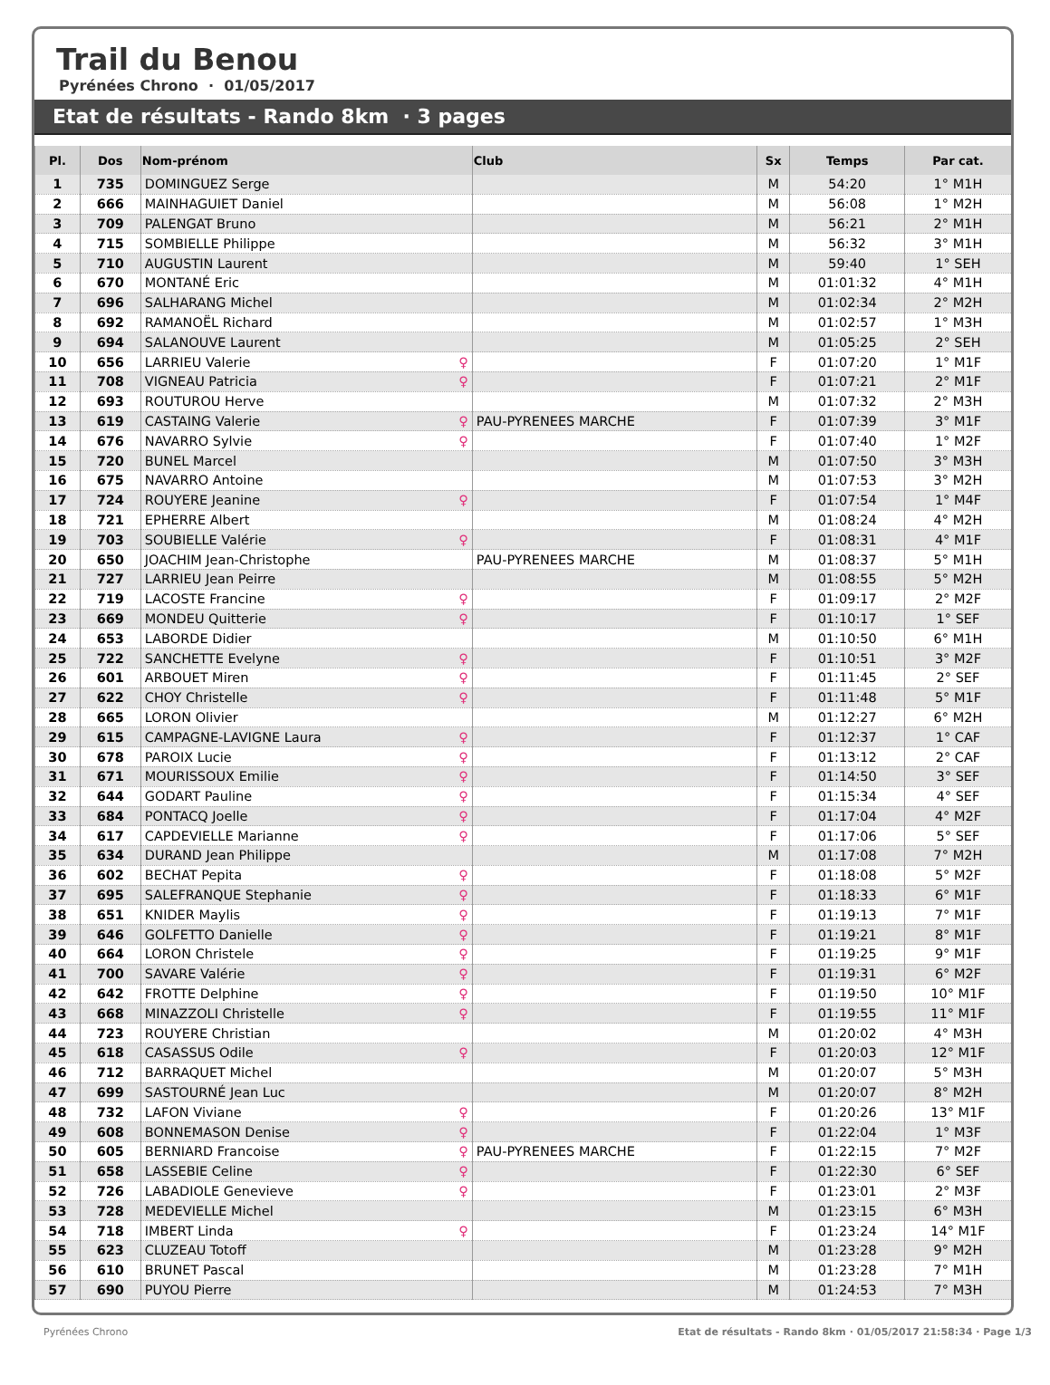Trail du Benou
Pyrénées Chrono · 01/05/2017
Etat de résultats - Rando 8km · 3 pages
| Pl. | Dos | Nom-prénom | Club | Sx | Temps | Par cat. |
| --- | --- | --- | --- | --- | --- | --- |
| 1 | 735 | DOMINGUEZ Serge | | M | 54:20 | 1° M1H |
| 2 | 666 | MAINHAGUIET Daniel | | M | 56:08 | 1° M2H |
| 3 | 709 | PALENGAT Bruno | | M | 56:21 | 2° M1H |
| 4 | 715 | SOMBIELLE Philippe | | M | 56:32 | 3° M1H |
| 5 | 710 | AUGUSTIN Laurent | | M | 59:40 | 1° SEH |
| 6 | 670 | MONTANÉ Eric | | M | 01:01:32 | 4° M1H |
| 7 | 696 | SALHARANG Michel | | M | 01:02:34 | 2° M2H |
| 8 | 692 | RAMANOËL Richard | | M | 01:02:57 | 1° M3H |
| 9 | 694 | SALANOUVE Laurent | | M | 01:05:25 | 2° SEH |
| 10 | 656 | LARRIEU Valerie ♀ | | F | 01:07:20 | 1° M1F |
| 11 | 708 | VIGNEAU Patricia ♀ | | F | 01:07:21 | 2° M1F |
| 12 | 693 | ROUTUROU Herve | | M | 01:07:32 | 2° M3H |
| 13 | 619 | CASTAING Valerie ♀ | PAU-PYRENEES MARCHE | F | 01:07:39 | 3° M1F |
| 14 | 676 | NAVARRO Sylvie ♀ | | F | 01:07:40 | 1° M2F |
| 15 | 720 | BUNEL Marcel | | M | 01:07:50 | 3° M3H |
| 16 | 675 | NAVARRO Antoine | | M | 01:07:53 | 3° M2H |
| 17 | 724 | ROUYERE Jeanine ♀ | | F | 01:07:54 | 1° M4F |
| 18 | 721 | EPHERRE Albert | | M | 01:08:24 | 4° M2H |
| 19 | 703 | SOUBIELLE Valérie ♀ | | F | 01:08:31 | 4° M1F |
| 20 | 650 | JOACHIM Jean-Christophe | PAU-PYRENEES MARCHE | M | 01:08:37 | 5° M1H |
| 21 | 727 | LARRIEU Jean Peirre | | M | 01:08:55 | 5° M2H |
| 22 | 719 | LACOSTE Francine ♀ | | F | 01:09:17 | 2° M2F |
| 23 | 669 | MONDEU Quitterie ♀ | | F | 01:10:17 | 1° SEF |
| 24 | 653 | LABORDE Didier | | M | 01:10:50 | 6° M1H |
| 25 | 722 | SANCHETTE Evelyne ♀ | | F | 01:10:51 | 3° M2F |
| 26 | 601 | ARBOUET Miren ♀ | | F | 01:11:45 | 2° SEF |
| 27 | 622 | CHOY Christelle ♀ | | F | 01:11:48 | 5° M1F |
| 28 | 665 | LORON Olivier | | M | 01:12:27 | 6° M2H |
| 29 | 615 | CAMPAGNE-LAVIGNE Laura ♀ | | F | 01:12:37 | 1° CAF |
| 30 | 678 | PAROIX Lucie ♀ | | F | 01:13:12 | 2° CAF |
| 31 | 671 | MOURISSOUX Emilie ♀ | | F | 01:14:50 | 3° SEF |
| 32 | 644 | GODART Pauline ♀ | | F | 01:15:34 | 4° SEF |
| 33 | 684 | PONTACQ Joelle ♀ | | F | 01:17:04 | 4° M2F |
| 34 | 617 | CAPDEVIELLE Marianne ♀ | | F | 01:17:06 | 5° SEF |
| 35 | 634 | DURAND Jean Philippe | | M | 01:17:08 | 7° M2H |
| 36 | 602 | BECHAT Pepita ♀ | | F | 01:18:08 | 5° M2F |
| 37 | 695 | SALEFRANQUE Stephanie ♀ | | F | 01:18:33 | 6° M1F |
| 38 | 651 | KNIDER Maylis ♀ | | F | 01:19:13 | 7° M1F |
| 39 | 646 | GOLFETTO Danielle ♀ | | F | 01:19:21 | 8° M1F |
| 40 | 664 | LORON Christele ♀ | | F | 01:19:25 | 9° M1F |
| 41 | 700 | SAVARE Valérie ♀ | | F | 01:19:31 | 6° M2F |
| 42 | 642 | FROTTE Delphine ♀ | | F | 01:19:50 | 10° M1F |
| 43 | 668 | MINAZZOLI Christelle ♀ | | F | 01:19:55 | 11° M1F |
| 44 | 723 | ROUYERE Christian | | M | 01:20:02 | 4° M3H |
| 45 | 618 | CASASSUS Odile ♀ | | F | 01:20:03 | 12° M1F |
| 46 | 712 | BARRAQUET Michel | | M | 01:20:07 | 5° M3H |
| 47 | 699 | SASTOURNÉ Jean Luc | | M | 01:20:07 | 8° M2H |
| 48 | 732 | LAFON Viviane ♀ | | F | 01:20:26 | 13° M1F |
| 49 | 608 | BONNEMASON Denise ♀ | | F | 01:22:04 | 1° M3F |
| 50 | 605 | BERNIARD Francoise ♀ | PAU-PYRENEES MARCHE | F | 01:22:15 | 7° M2F |
| 51 | 658 | LASSEBIE Celine ♀ | | F | 01:22:30 | 6° SEF |
| 52 | 726 | LABADIOLE Genevieve ♀ | | F | 01:23:01 | 2° M3F |
| 53 | 728 | MEDEVIELLE Michel | | M | 01:23:15 | 6° M3H |
| 54 | 718 | IMBERT Linda ♀ | | F | 01:23:24 | 14° M1F |
| 55 | 623 | CLUZEAU Totoff | | M | 01:23:28 | 9° M2H |
| 56 | 610 | BRUNET Pascal | | M | 01:23:28 | 7° M1H |
| 57 | 690 | PUYOU Pierre | | M | 01:24:53 | 7° M3H |
Pyrénées Chrono Etat de résultats - Rando 8km · 01/05/2017 21:58:34 · Page 1/3